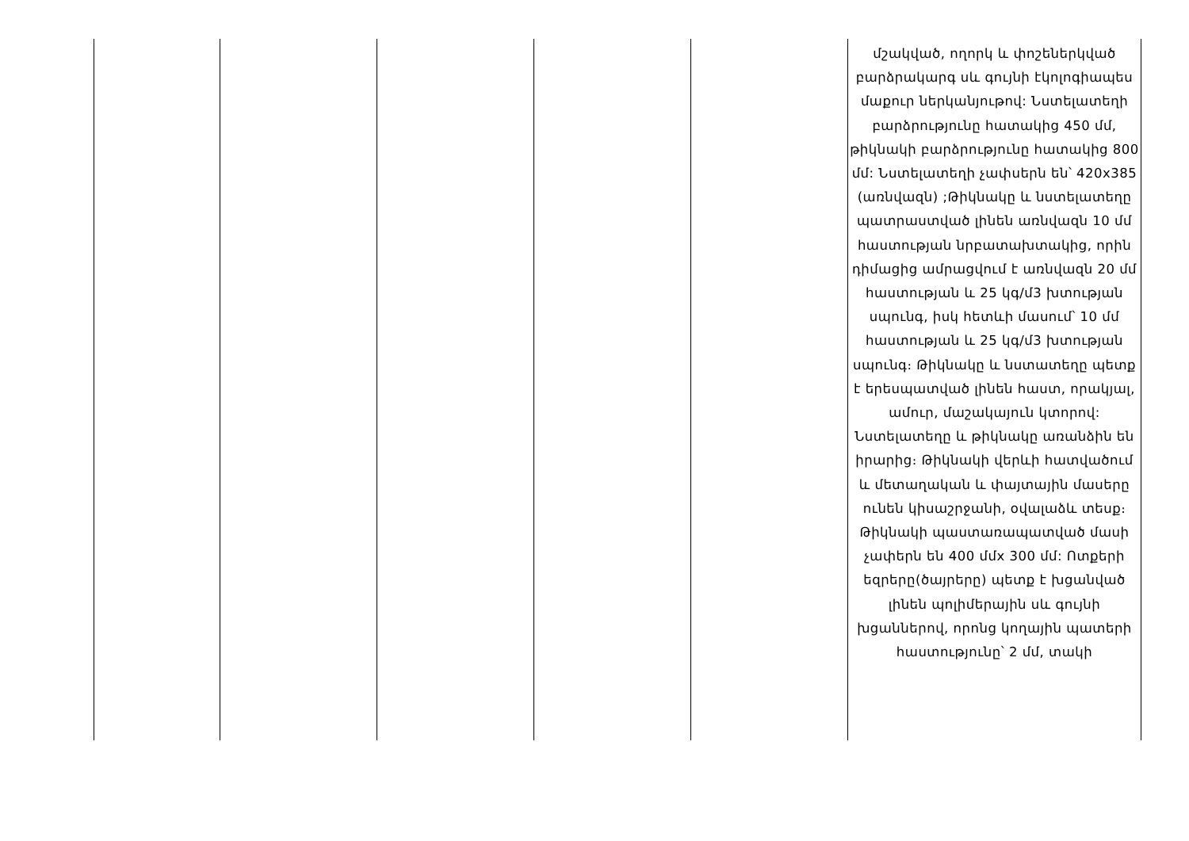| | | | | | մշակված, ողորկ և փոշեներկված բարձրակարգ սև գույնի էկոլոգիապես մաքուր ներկանյութով: Նստելատեղի բարձրությունը հատակից 450 մմ, թիկնակի բարձրությունը հատակից 800 մմ: Նստելատեղի չափսերն են՝ 420x385 (առնվազն) ;Թիկնակը և նստելատեղը պատրաստված լինեն առնվազն 10 մմ հաստության նրբատախտակից, որին դիմացից ամրացվում է առնվազն 20 մմ հաստության և 25 կգ/մ3 խտության սպունգ, իսկ հետևի մասում՝ 10 մմ հաստության և 25 կգ/մ3 խտության սպունգ։ Թիկնակը և նստատեղը պետք է երեսպատված լինեն հաստ, որակյալ, ամուր, մաշակայուն կտորով: Նստելատեղը և թիկնակը առանձին են իրարից։ Թիկնակի վերևի հատվածում և մետաղական և փայտային մասերը ունեն կիսաշրջանի, օվալաձև տեսք։ Թիկնակի պաստառապատված մասի չափերն են 400 մմx 300 մմ: Ոտքերի եզրերը(ծայրերը) պետք է խցանված լինեն պոլիմերային սև գույնի խցաններով, որոնց կողային պատերի հաստությունը՝ 2 մմ, տակի |